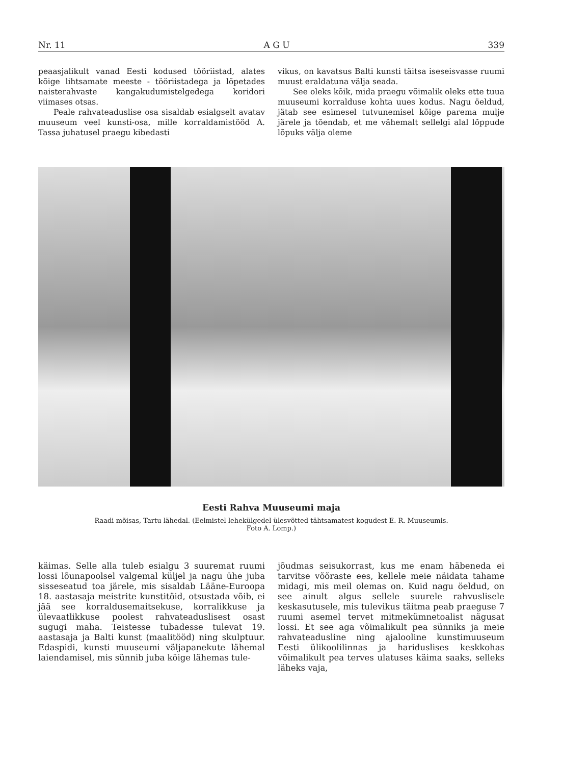Nr. 11 A G U 339
peaasjalikult vanad Eesti kodused tööriistad, alates kõige lihtsamate meeste - tööriistadega ja lõpetades naisterahvaste kangakudumistelgedega koridori viimases otsas.
Peale rahvateaduslise osa sisaldab esialgselt avatav muuseum veel kunsti-osa, mille korraldamistööd A. Tassa juhatusel praegu kibedasti
vikus, on kavatsus Balti kunsti täitsa iseseisvasse ruumi muust eraldatuna välja seada.
See oleks kõik, mida praegu võimalik oleks ette tuua muuseumi korralduse kohta uues kodus. Nagu öeldud, jätab see esimesel tutvunemisel kõige parema mulje järele ja tõendab, et me vähemalt sellelgi alal lõppude lõpuks välja oleme
Eesti Rahva Muuseumi maja
Raadi mõisas, Tartu lähedal. (Eelmistel lehekülgedel ülesvõtted tähtsamatest kogudest E. R. Muuseumis.
Foto A. Lomp.)
käimas. Selle alla tuleb esialgu 3 suuremat ruumi lossi lõunapoolsel valgemal küljel ja nagu ühe juba sisseseatud toa järele, mis sisaldab Lääne-Euroopa 18. aastasaja meistrite kunstitöid, otsustada võib, ei jää see korraldusemaitsekuse, korralikkuse ja ülevaatlikkuse poolest rahvateaduslisest osast sugugi maha. Teistesse tubadesse tulevat 19. aastasaja ja Balti kunst (maalitööd) ning skulptuur. Edaspidi, kunsti muuseumi väljapanekute lähemal laiendamisel, mis sünnib juba kõige lähemas tule-
jõudmas seisukorrast, kus me enam häbeneda ei tarvitse võõraste ees, kellele meie näidata tahame midagi, mis meil olemas on. Kuid nagu öeldud, on see ainult algus sellele suurele rahvuslisele keskasutusele, mis tulevikus täitma peab praeguse 7 ruumi asemel tervet mitmekümnetoalist nägusat lossi. Et see aga võimalikult pea sünniks ja meie rahvateadusline ning ajalooline kunstimuuseum Eesti ülikoolilinnas ja hariduslises keskkohas võimalikult pea terves ulatuses käima saaks, selleks läheks vaja,